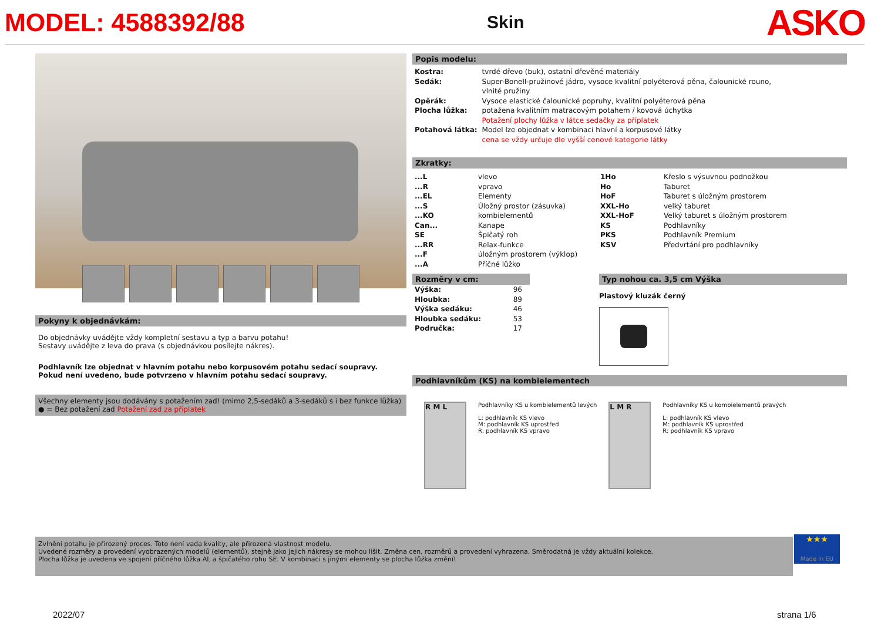MODEL: 4588392/88 Skin ASKO
Pokyny k objednávkám:
Do objednávky uvádějte vždy kompletní sestavu a typ a barvu potahu!
Sestavy uvádějte z leva do prava (s objednávkou posílejte nákres).
Podhlavník lze objednat v hlavním potahu nebo korpusovém potahu sedací soupravy.
Pokud není uvedeno, bude potvrzeno v hlavním potahu sedací soupravy.
Všechny elementy jsou dodávány s potažením zad! (mimo 2,5-sedáků a 3-sedáků s i bez funkce lůžka)
● = Bez potažení zad Potažení zad za příplatek
Popis modelu:
| Kostra: | tvrdé dřevo (buk), ostatní dřevěné materiály |
| Sedák: | Super-Bonell-pružinové jádro, vysoce kvalitní polyéterová pěna, čalounické rouno, vlnité pružiny |
| Opěrák: | Vysoce elastické čalounické popruhy, kvalitní polyéterová pěna |
| Plocha lůžka: | potažena kvalitním matracovým potahem / kovová úchytka Potažení plochy lůžka v látce sedačky za příplatek |
| Potahová látka: | Model lze objednat v kombinaci hlavní a korpusové látky cena se vždy určuje dle vyšší cenové kategorie látky |
Zkratky:
| ...L | vlevo | 1Ho | Křeslo s výsuvnou podnožkou |
| ...R | vpravo | Ho | Taburet |
| ...EL | Elementy | HoF | Taburet s úložným prostorem |
| ...S | Úložný prostor (zásuvka) | XXL-Ho | velký taburet |
| ...KO | kombielementů | XXL-HoF | Velký taburet s úložným prostorem |
| Can... | Kanape | KS | Podhlavníky |
| SE | Špičatý roh | PKS | Podhlavník Premium |
| ...RR | Relax-funkce | KSV | Předvrtání pro podhlavníky |
| ...F | úložným prostorem (výklop) | | |
| ...A | Příčné lůžko | | |
Rozměry v cm:
| Výška: | 96 |
| Hloubka: | 89 |
| Výška sedáku: | 46 |
| Hloubka sedáku: | 53 |
| Područka: | 17 |
Typ nohou ca. 3,5 cm Výška
Plastový kluzák černý
Podhlavníkům (KS) na kombielementech
R M L
Podhlavníky KS u kombielementů levých
L: podhlavník KS vlevo
M: podhlavník KS uprostřed
R: podhlavník KS vpravo
L M R
Podhlavníky KS u kombielementů pravých
L: podhlavník KS vlevo
M: podhlavník KS uprostřed
R: podhlavník KS vpravo
Zvlnění potahu je přirozený proces. Toto není vada kvality, ale přirozená vlastnost modelu.
Uvedené rozměry a provedení vyobrazených modelů (elementů), stejně jako jejich nákresy se mohou lišit. Změna cen, rozměrů a provedení vyhrazena. Směrodatná je vždy aktuální kolekce.
Plocha lůžka je uvedena ve spojení příčného lůžka AL a špičatého rohu SE. V kombinaci s jinými elementy se plocha lůžka změní!
★★★
Made in EU
2022/07 strana 1/6